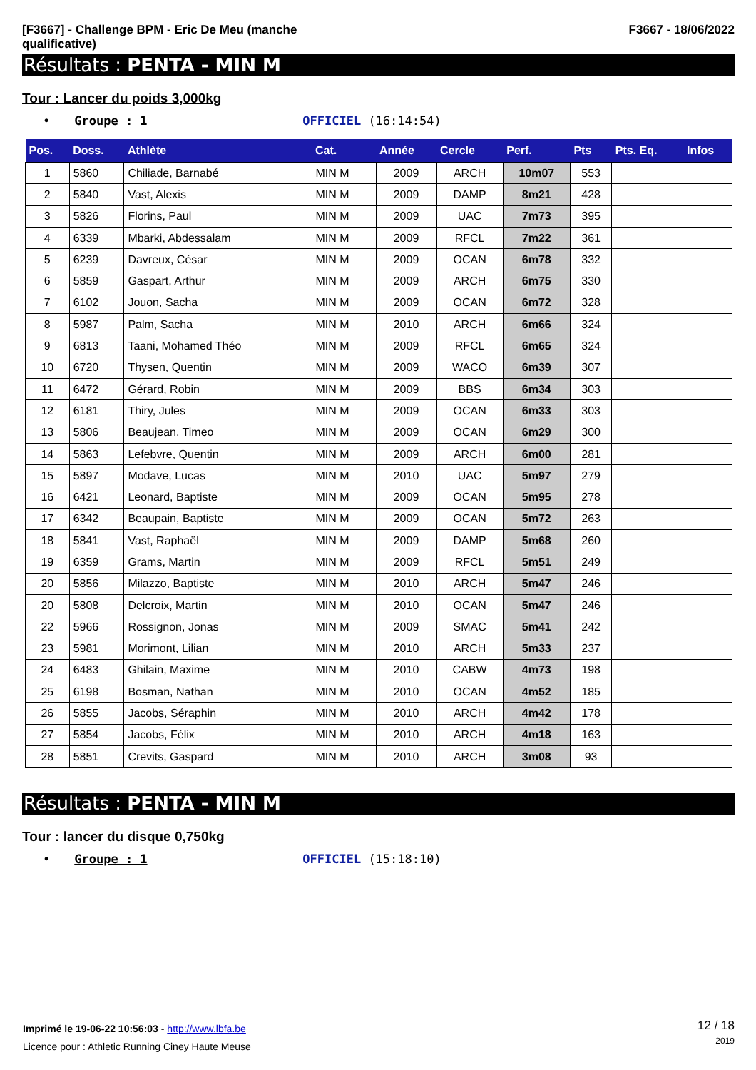[F3667] - Challenge BPM - Eric De Meu (manche
qualificative)
F3667 - 18/06/2022
Résultats : PENTA - MIN M
Tour : Lancer du poids 3,000kg
• Groupe : 1 OFFICIEL (16:14:54)
| Pos. | Doss. | Athlète | Cat. | Année | Cercle | Perf. | Pts | Pts. Eq. | Infos |
| --- | --- | --- | --- | --- | --- | --- | --- | --- | --- |
| 1 | 5860 | Chiliade, Barnabé | MIN M | 2009 | ARCH | 10m07 | 553 | | |
| 2 | 5840 | Vast, Alexis | MIN M | 2009 | DAMP | 8m21 | 428 | | |
| 3 | 5826 | Florins, Paul | MIN M | 2009 | UAC | 7m73 | 395 | | |
| 4 | 6339 | Mbarki, Abdessalam | MIN M | 2009 | RFCL | 7m22 | 361 | | |
| 5 | 6239 | Davreux, César | MIN M | 2009 | OCAN | 6m78 | 332 | | |
| 6 | 5859 | Gaspart, Arthur | MIN M | 2009 | ARCH | 6m75 | 330 | | |
| 7 | 6102 | Jouon, Sacha | MIN M | 2009 | OCAN | 6m72 | 328 | | |
| 8 | 5987 | Palm, Sacha | MIN M | 2010 | ARCH | 6m66 | 324 | | |
| 9 | 6813 | Taani, Mohamed Théo | MIN M | 2009 | RFCL | 6m65 | 324 | | |
| 10 | 6720 | Thysen, Quentin | MIN M | 2009 | WACO | 6m39 | 307 | | |
| 11 | 6472 | Gérard, Robin | MIN M | 2009 | BBS | 6m34 | 303 | | |
| 12 | 6181 | Thiry, Jules | MIN M | 2009 | OCAN | 6m33 | 303 | | |
| 13 | 5806 | Beaujean, Timeo | MIN M | 2009 | OCAN | 6m29 | 300 | | |
| 14 | 5863 | Lefebvre, Quentin | MIN M | 2009 | ARCH | 6m00 | 281 | | |
| 15 | 5897 | Modave, Lucas | MIN M | 2010 | UAC | 5m97 | 279 | | |
| 16 | 6421 | Leonard, Baptiste | MIN M | 2009 | OCAN | 5m95 | 278 | | |
| 17 | 6342 | Beaupain, Baptiste | MIN M | 2009 | OCAN | 5m72 | 263 | | |
| 18 | 5841 | Vast, Raphaël | MIN M | 2009 | DAMP | 5m68 | 260 | | |
| 19 | 6359 | Grams, Martin | MIN M | 2009 | RFCL | 5m51 | 249 | | |
| 20 | 5856 | Milazzo, Baptiste | MIN M | 2010 | ARCH | 5m47 | 246 | | |
| 20 | 5808 | Delcroix, Martin | MIN M | 2010 | OCAN | 5m47 | 246 | | |
| 22 | 5966 | Rossignon, Jonas | MIN M | 2009 | SMAC | 5m41 | 242 | | |
| 23 | 5981 | Morimont, Lilian | MIN M | 2010 | ARCH | 5m33 | 237 | | |
| 24 | 6483 | Ghilain, Maxime | MIN M | 2010 | CABW | 4m73 | 198 | | |
| 25 | 6198 | Bosman, Nathan | MIN M | 2010 | OCAN | 4m52 | 185 | | |
| 26 | 5855 | Jacobs, Séraphin | MIN M | 2010 | ARCH | 4m42 | 178 | | |
| 27 | 5854 | Jacobs, Félix | MIN M | 2010 | ARCH | 4m18 | 163 | | |
| 28 | 5851 | Crevits, Gaspard | MIN M | 2010 | ARCH | 3m08 | 93 | | |
Résultats : PENTA - MIN M
Tour : lancer du disque 0,750kg
• Groupe : 1 OFFICIEL (15:18:10)
Imprimé le 19-06-22 10:56:03 - http://www.lbfa.be
Licence pour : Athletic Running Ciney Haute Meuse
12 / 18
2019